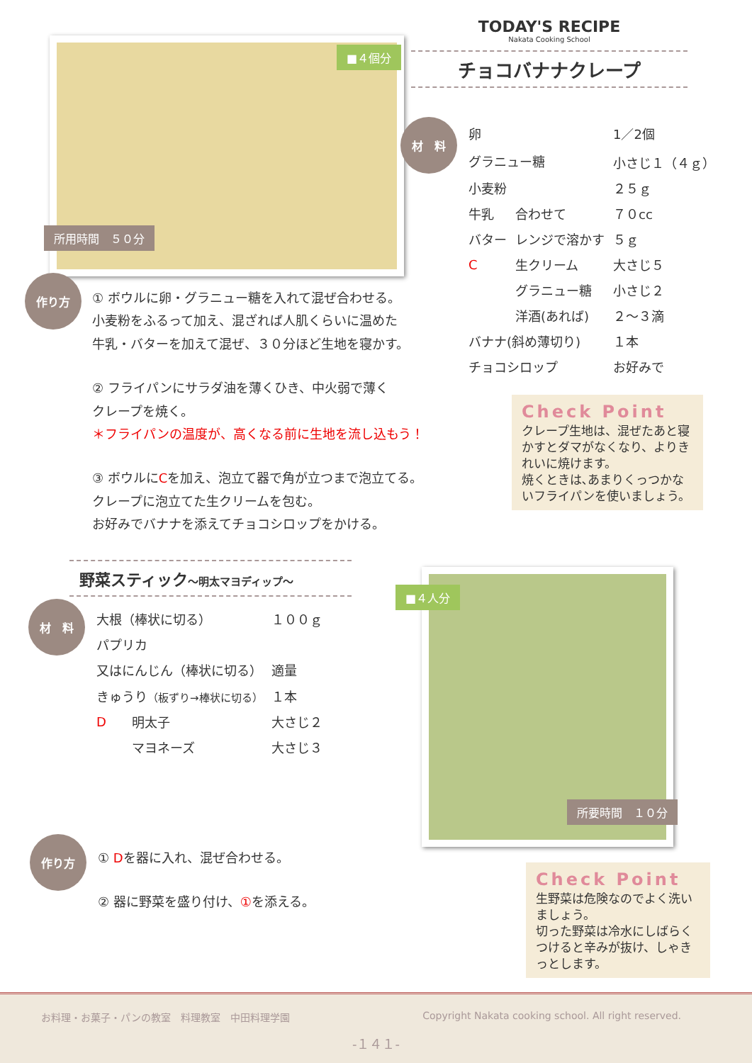■４個分
所用時間　５０分
TODAY'S RECIPE
Nakata Cooking School
チョコバナナクレープ
材　料
| 卵 | | 1／2個 |
| グラニュー糖 | | 小さじ１（４ｇ） |
| 小麦粉 | | ２５ｇ |
| 牛乳 | 合わせて | ７０cc |
| バター | レンジで溶かす | ５ｇ |
| C | 生クリーム | 大さじ５ |
| | グラニュー糖 | 小さじ２ |
| | 洋酒(あれば) | ２～３滴 |
| バナナ(斜め薄切り) | | １本 |
| チョコシロップ | | お好みで |
作り方
① ボウルに卵・グラニュー糖を入れて混ぜ合わせる。
小麦粉をふるって加え、混ざれば人肌くらいに温めた
牛乳・バターを加えて混ぜ、３０分ほど生地を寝かす。
② フライパンにサラダ油を薄くひき、中火弱で薄く
クレープを焼く。
＊フライパンの温度が、高くなる前に生地を流し込もう！
③ ボウルにCを加え、泡立て器で角が立つまで泡立てる。
クレープに泡立てた生クリームを包む。
お好みでバナナを添えてチョコシロップをかける。
Check Point
クレープ生地は、混ぜたあと寝かすとダマがなくなり、よりきれいに焼けます。
焼くときは､あまりくっつかないフライパンを使いましょう。
野菜スティック～明太マヨディップ～
材　料
| 大根（棒状に切る） | | １００ｇ |
| パプリカ | | |
| 又はにんじん（棒状に切る） | | 適量 |
| きゅうり （板ずり→棒状に切る） | | １本 |
| D | 明太子 | 大さじ２ |
| | マヨネーズ | 大さじ３ |
■４人分
所要時間　１０分
作り方
① Dを器に入れ、混ぜ合わせる。
② 器に野菜を盛り付け、①を添える。
Check Point
生野菜は危険なのでよく洗いましょう。
切った野菜は冷水にしばらくつけると辛みが抜け、しゃきっとします。
お料理・お菓子・パンの教室　料理教室　中田料理学園 Copyright Nakata cooking school. All right reserved.
-１４１-